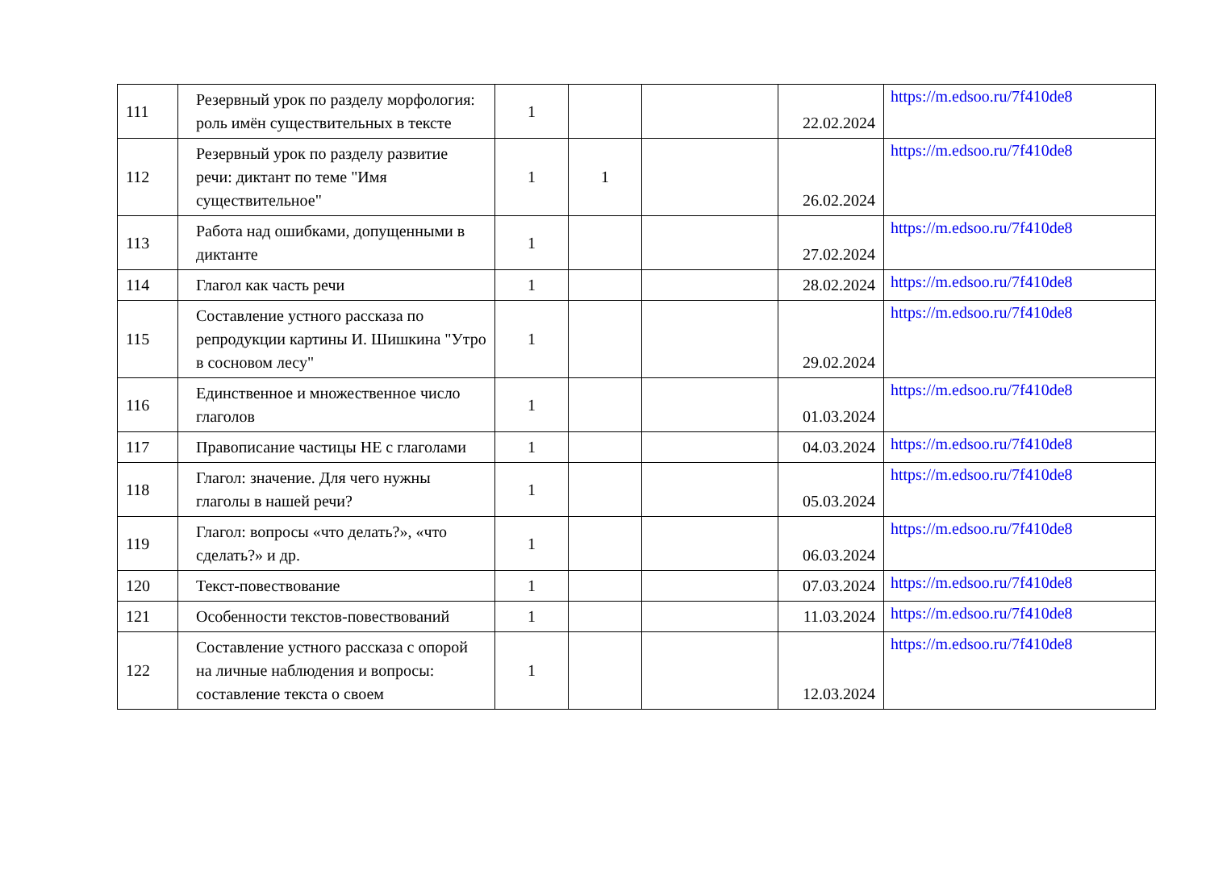| 111 | Резервный урок по разделу морфология: роль имён существительных в тексте | 1 | | | 22.02.2024 | https://m.edsoo.ru/7f410de8 |
| 112 | Резервный урок по разделу развитие речи: диктант по теме "Имя существительное" | 1 | 1 | | 26.02.2024 | https://m.edsoo.ru/7f410de8 |
| 113 | Работа над ошибками, допущенными в диктанте | 1 | | | 27.02.2024 | https://m.edsoo.ru/7f410de8 |
| 114 | Глагол как часть речи | 1 | | | 28.02.2024 | https://m.edsoo.ru/7f410de8 |
| 115 | Составление устного рассказа по репродукции картины И. Шишкина "Утро в сосновом лесу" | 1 | | | 29.02.2024 | https://m.edsoo.ru/7f410de8 |
| 116 | Единственное и множественное число глаголов | 1 | | | 01.03.2024 | https://m.edsoo.ru/7f410de8 |
| 117 | Правописание частицы НЕ с глаголами | 1 | | | 04.03.2024 | https://m.edsoo.ru/7f410de8 |
| 118 | Глагол: значение. Для чего нужны глаголы в нашей речи? | 1 | | | 05.03.2024 | https://m.edsoo.ru/7f410de8 |
| 119 | Глагол: вопросы «что делать?», «что сделать?» и др. | 1 | | | 06.03.2024 | https://m.edsoo.ru/7f410de8 |
| 120 | Текст-повествование | 1 | | | 07.03.2024 | https://m.edsoo.ru/7f410de8 |
| 121 | Особенности текстов-повествований | 1 | | | 11.03.2024 | https://m.edsoo.ru/7f410de8 |
| 122 | Составление устного рассказа с опорой на личные наблюдения и вопросы: составление текста о своем | 1 | | | 12.03.2024 | https://m.edsoo.ru/7f410de8 |